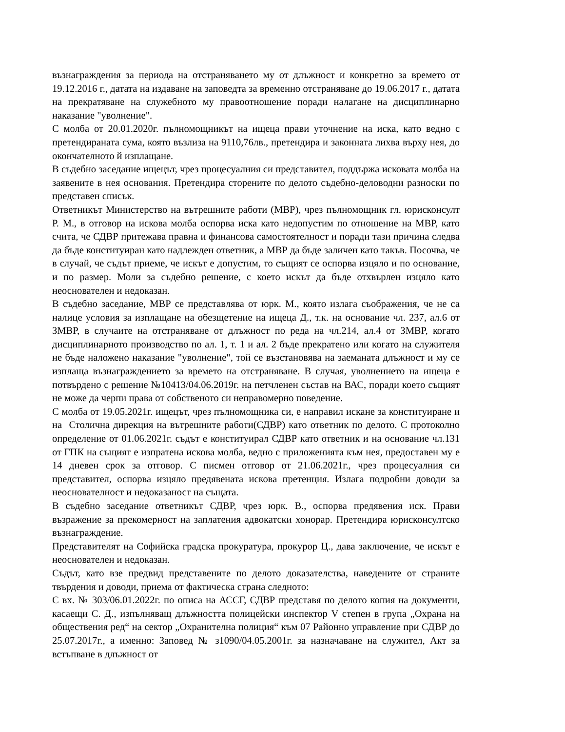възнаграждения за периода на отстраняването му от длъжност и конкретно за времето от 19.12.2016 г., датата на издаване на заповедта за временно отстраняване до 19.06.2017 г., датата на прекратяване на служебното му правоотношение поради налагане на дисциплинарно наказание "уволнение".
С молба от 20.01.2020г. пълномощникът на ищеца прави уточнение на иска, като ведно с претендираната сума, която възлиза на 9110,76лв., претендира и законната лихва върху нея, до окончателното й изплащане.
В съдебно заседание ищецът, чрез процесуалния си представител, поддържа исковата молба на заявените в нея основания. Претендира сторените по делото съдебно-деловодни разноски по представен списък.
Ответникът Министерство на вътрешните работи (МВР), чрез пълномощник гл. юрисконсулт Р. М., в отговор на искова молба оспорва иска като недопустим по отношение на МВР, като счита, че СДВР притежава правна и финансова самостоятелност и поради тази причина следва да бъде конституиран като надлежден ответник, а МВР да бъде заличен като такъв. Посочва, че в случай, че съдът приеме, че искът е допустим, то същият се оспорва изцяло и по основание, и по размер. Моли за съдебно решение, с което искът да бъде отхвърлен изцяло като неоснователен и недоказан.
В съдебно заседание, МВР се представлява от юрк. М., която излага съображения, че не са налице условия за изплащане на обезщетение на ищеца Д., т.к. на основание чл. 237, ал.6 от ЗМВР, в случаите на отстраняване от длъжност по реда на чл.214, ал.4 от ЗМВР, когато дисциплинарното производство по ал. 1, т. 1 и ал. 2 бъде прекратено или когато на служителя не бъде наложено наказание "уволнение", той се възстановява на заеманата длъжност и му се изплаща възнаграждението за времето на отстраняване. В случая, уволнението на ищеца е потвърдено с решение №10413/04.06.2019г. на петчленен състав на ВАС, поради което същият не може да черпи права от собственото си неправомерно поведение.
С молба от 19.05.2021г. ищецът, чрез пълномощника си, е направил искане за конституиране и на Столична дирекция на вътрешните работи(СДВР) като ответник по делото. С протоколно определение от 01.06.2021г. съдът е конституирал СДВР като ответник и на основание чл.131 от ГПК на същият е изпратена искова молба, ведно с приложенията към нея, предоставен му е 14 дневен срок за отговор. С писмен отговор от 21.06.2021г., чрез процесуалния си представител, оспорва изцяло предявената искова претенция. Излага подробни доводи за неоснователност и недоказаност на същата.
В съдебно заседание ответникът СДВР, чрез юрк. В., оспорва предявения иск. Прави възражение за прекомерност на заплатения адвокатски хонорар. Претендира юрисконсултско възнаграждение.
Представителят на Софийска градска прокуратура, прокурор Ц., дава заключение, че искът е неоснователен и недоказан.
Съдът, като взе предвид представените по делото доказателства, наведените от страните твърдения и доводи, приема от фактическа страна следното:
С вх. № 303/06.01.2022г. по описа на АССГ, СДВР представя по делото копия на документи, касаещи С. Д., изпълняващ длъжността полицейски инспектор V степен в група „Охрана на обществения ред“ на сектор „Охранителна полиция“ към 07 Районно управление при СДВР до 25.07.2017г., а именно: Заповед № з1090/04.05.2001г. за назначаване на служител, Акт за встъпване в длъжност от